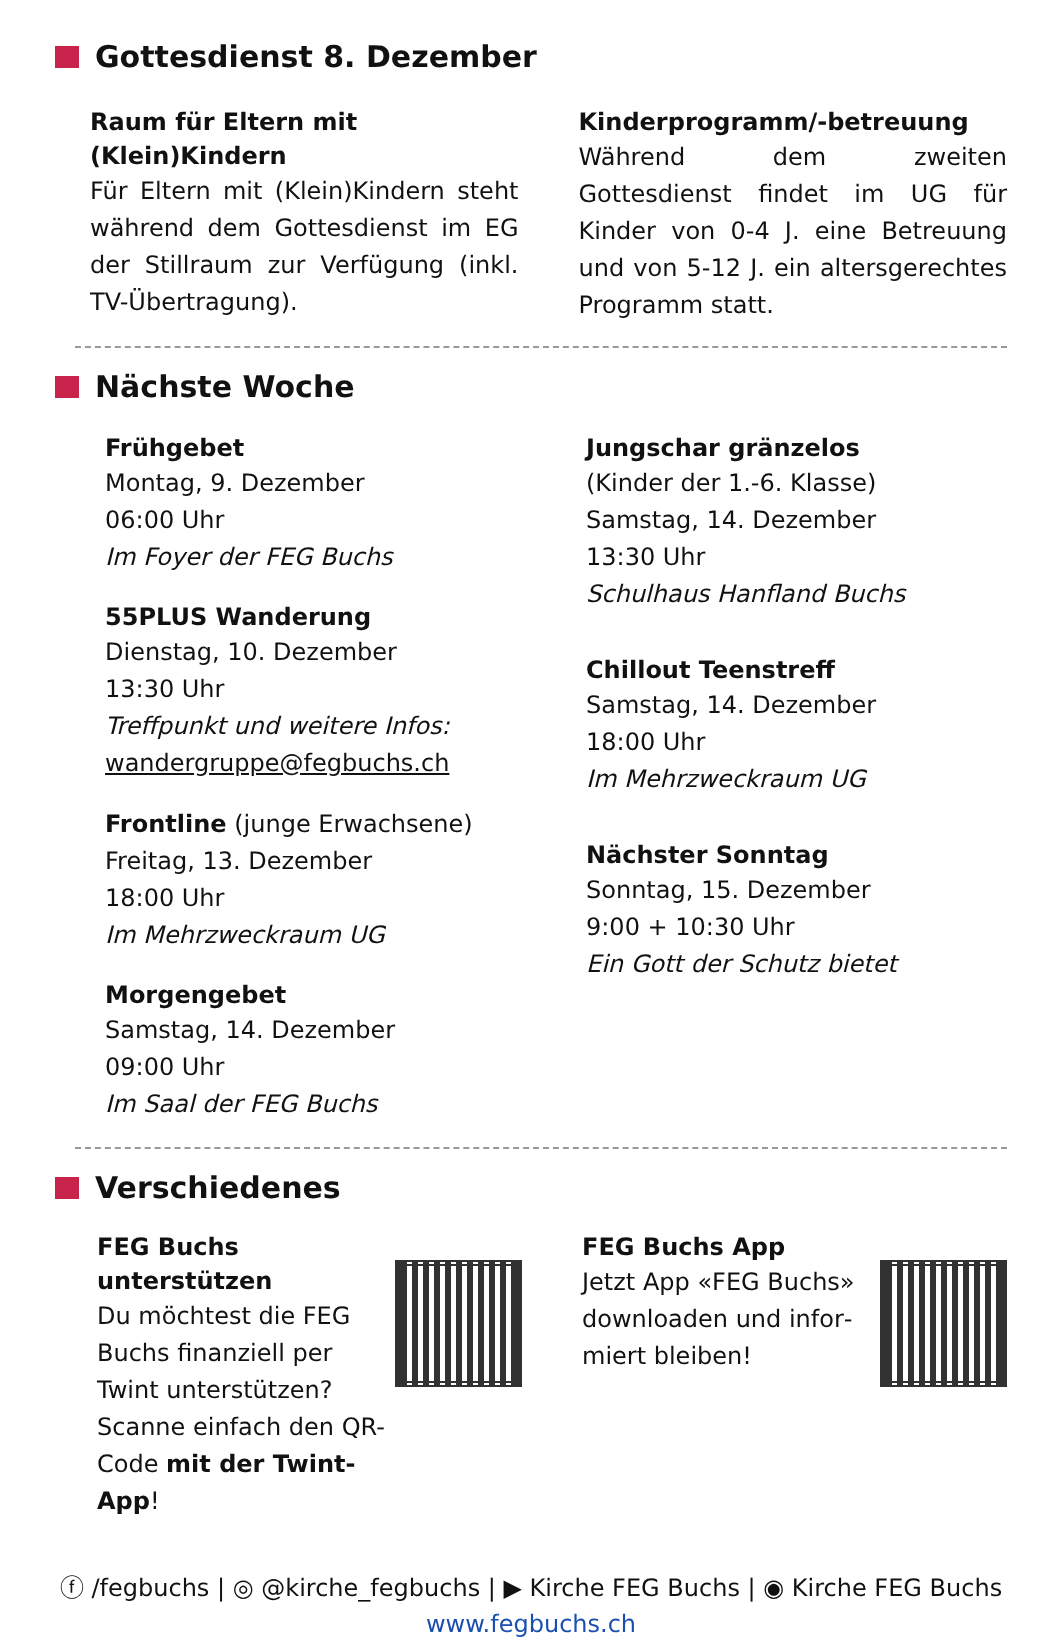Gottesdienst 8. Dezember
Raum für Eltern mit (Klein)Kindern
Für Eltern mit (Klein)Kindern steht während dem Gottesdienst im EG der Stillraum zur Verfügung (inkl. TV-Über­tragung).
Kinderprogramm/-betreuung
Während dem zweiten Gottesdienst findet im UG für Kinder von 0-4 J. eine Betreuung und von 5-12 J. ein alters­gerechtes Programm statt.
Nächste Woche
Frühgebet
Montag, 9. Dezember
06:00 Uhr
Im Foyer der FEG Buchs
55PLUS Wanderung
Dienstag, 10. Dezember
13:30 Uhr
Treffpunkt und weitere Infos:
wandergruppe@fegbuchs.ch
Frontline (junge Erwachsene)
Freitag, 13. Dezember
18:00 Uhr
Im Mehrzweckraum UG
Morgengebet
Samstag, 14. Dezember
09:00 Uhr
Im Saal der FEG Buchs
Jungschar gränzelos
(Kinder der 1.-6. Klasse)
Samstag, 14. Dezember
13:30 Uhr
Schulhaus Hanfland Buchs
Chillout Teenstreff
Samstag, 14. Dezember
18:00 Uhr
Im Mehrzweckraum UG
Nächster Sonntag
Sonntag, 15. Dezember
9:00 + 10:30 Uhr
Ein Gott der Schutz bietet
Verschiedenes
FEG Buchs unterstützen
Du möchtest die FEG Buchs finanziell per Twint unterstüt­zen? Scanne einfach den QR-Code mit der Twint-App!
FEG Buchs App
Jetzt App «FEG Buchs» downloaden und infor­miert bleiben!
ⓕ /fegbuchs | ◎ @kirche_fegbuchs | ▶ Kirche FEG Buchs | ◉ Kirche FEG Buchs
www.fegbuchs.ch